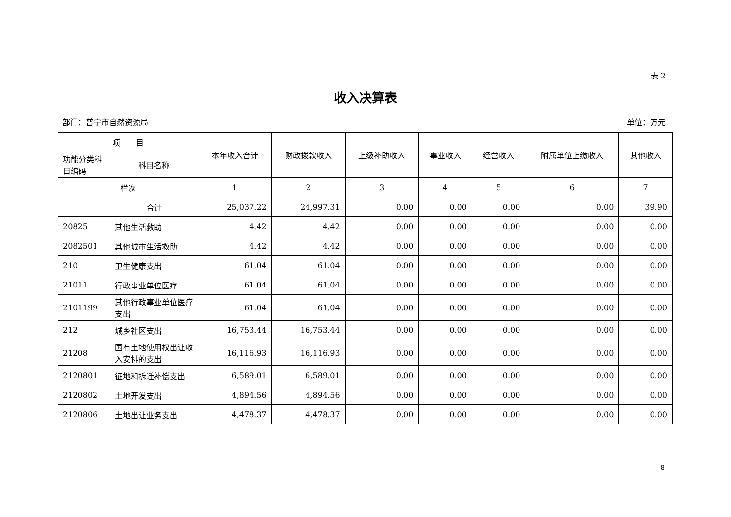表 2
收入决算表
部门：普宁市自然资源局 单位：万元
| 项 目 | | 本年收入合计 | 财政拨款收入 | 上级补助收入 | 事业收入 | 经营收入 | 附属单位上缴收入 | 其他收入 |
| --- | --- | --- | --- | --- | --- | --- | --- | --- |
| 功能分类科目编码 | 科目名称 | | | | | | | |
| 栏次 | | 1 | 2 | 3 | 4 | 5 | 6 | 7 |
| | 合计 | 25,037.22 | 24,997.31 | 0.00 | 0.00 | 0.00 | 0.00 | 39.90 |
| 20825 | 其他生活救助 | 4.42 | 4.42 | 0.00 | 0.00 | 0.00 | 0.00 | 0.00 |
| 2082501 | 其他城市生活救助 | 4.42 | 4.42 | 0.00 | 0.00 | 0.00 | 0.00 | 0.00 |
| 210 | 卫生健康支出 | 61.04 | 61.04 | 0.00 | 0.00 | 0.00 | 0.00 | 0.00 |
| 21011 | 行政事业单位医疗 | 61.04 | 61.04 | 0.00 | 0.00 | 0.00 | 0.00 | 0.00 |
| 2101199 | 其他行政事业单位医疗支出 | 61.04 | 61.04 | 0.00 | 0.00 | 0.00 | 0.00 | 0.00 |
| 212 | 城乡社区支出 | 16,753.44 | 16,753.44 | 0.00 | 0.00 | 0.00 | 0.00 | 0.00 |
| 21208 | 国有土地使用权出让收入安排的支出 | 16,116.93 | 16,116.93 | 0.00 | 0.00 | 0.00 | 0.00 | 0.00 |
| 2120801 | 征地和拆迁补偿支出 | 6,589.01 | 6,589.01 | 0.00 | 0.00 | 0.00 | 0.00 | 0.00 |
| 2120802 | 土地开发支出 | 4,894.56 | 4,894.56 | 0.00 | 0.00 | 0.00 | 0.00 | 0.00 |
| 2120806 | 土地出让业务支出 | 4,478.37 | 4,478.37 | 0.00 | 0.00 | 0.00 | 0.00 | 0.00 |
8